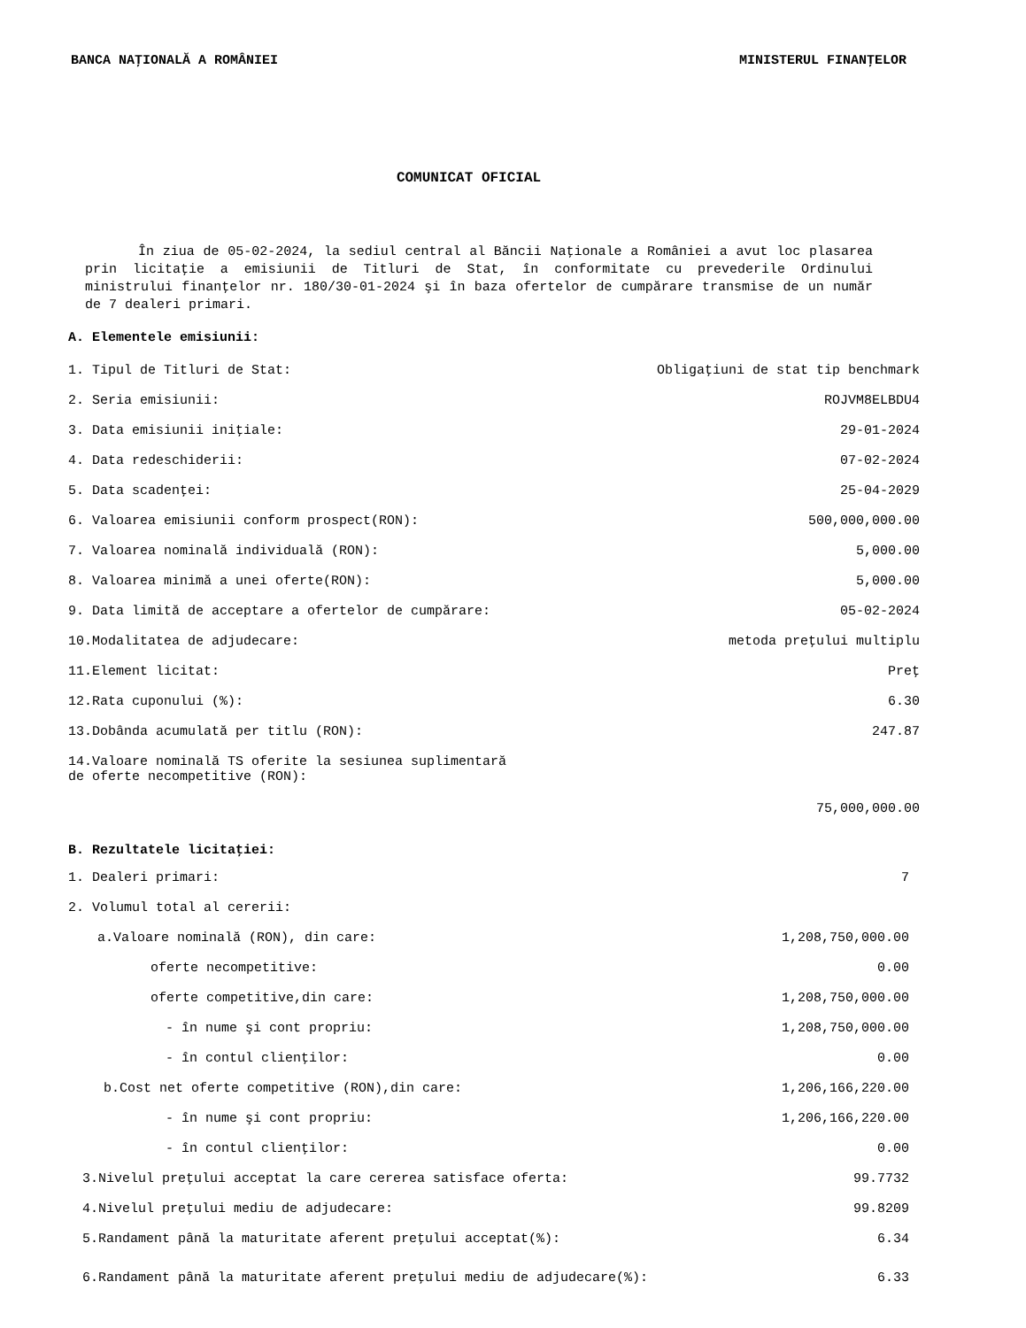BANCA NAŢIONALĂ A ROMÂNIEI MINISTERUL FINANŢELOR
COMUNICAT OFICIAL
În ziua de 05-02-2024, la sediul central al Băncii Naţionale a României a avut loc plasarea prin licitaţie a emisiunii de Titluri de Stat, în conformitate cu prevederile Ordinului ministrului finanţelor nr. 180/30-01-2024 şi în baza ofertelor de cumpărare transmise de un număr de 7 dealeri primari.
A. Elementele emisiunii:
| 1. Tipul de Titluri de Stat: | Obligaţiuni de stat tip benchmark |
| 2. Seria emisiunii: | ROJVM8ELBDU4 |
| 3. Data emisiunii iniţiale: | 29-01-2024 |
| 4. Data redeschiderii: | 07-02-2024 |
| 5. Data scadenţei: | 25-04-2029 |
| 6. Valoarea emisiunii conform prospect(RON): | 500,000,000.00 |
| 7. Valoarea nominală individuală (RON): | 5,000.00 |
| 8. Valoarea minimă a unei oferte(RON): | 5,000.00 |
| 9. Data limită de acceptare a ofertelor de cumpărare: | 05-02-2024 |
| 10.Modalitatea de adjudecare: | metoda preţului multiplu |
| 11.Element licitat: | Preţ |
| 12.Rata cuponului (%): | 6.30 |
| 13.Dobânda acumulată per titlu (RON): | 247.87 |
| 14.Valoare nominală TS oferite la sesiunea suplimentară de oferte necompetitive (RON): | 75,000,000.00 |
B. Rezultatele licitaţiei:
| 1. Dealeri primari: | 7 |
| 2. Volumul total al cererii: | |
| a.Valoare nominală (RON), din care: | 1,208,750,000.00 |
| oferte necompetitive: | 0.00 |
| oferte competitive,din care: | 1,208,750,000.00 |
| - în nume şi cont propriu: | 1,208,750,000.00 |
| - în contul clienţilor: | 0.00 |
| b.Cost net oferte competitive (RON),din care: | 1,206,166,220.00 |
| - în nume şi cont propriu: | 1,206,166,220.00 |
| - în contul clienţilor: | 0.00 |
| 3.Nivelul preţului acceptat la care cererea satisface oferta: | 99.7732 |
| 4.Nivelul preţului mediu de adjudecare: | 99.8209 |
| 5.Randament până la maturitate aferent preţului acceptat(%): | 6.34 |
| 6.Randament până la maturitate aferent preţului mediu de adjudecare(%): | 6.33 |